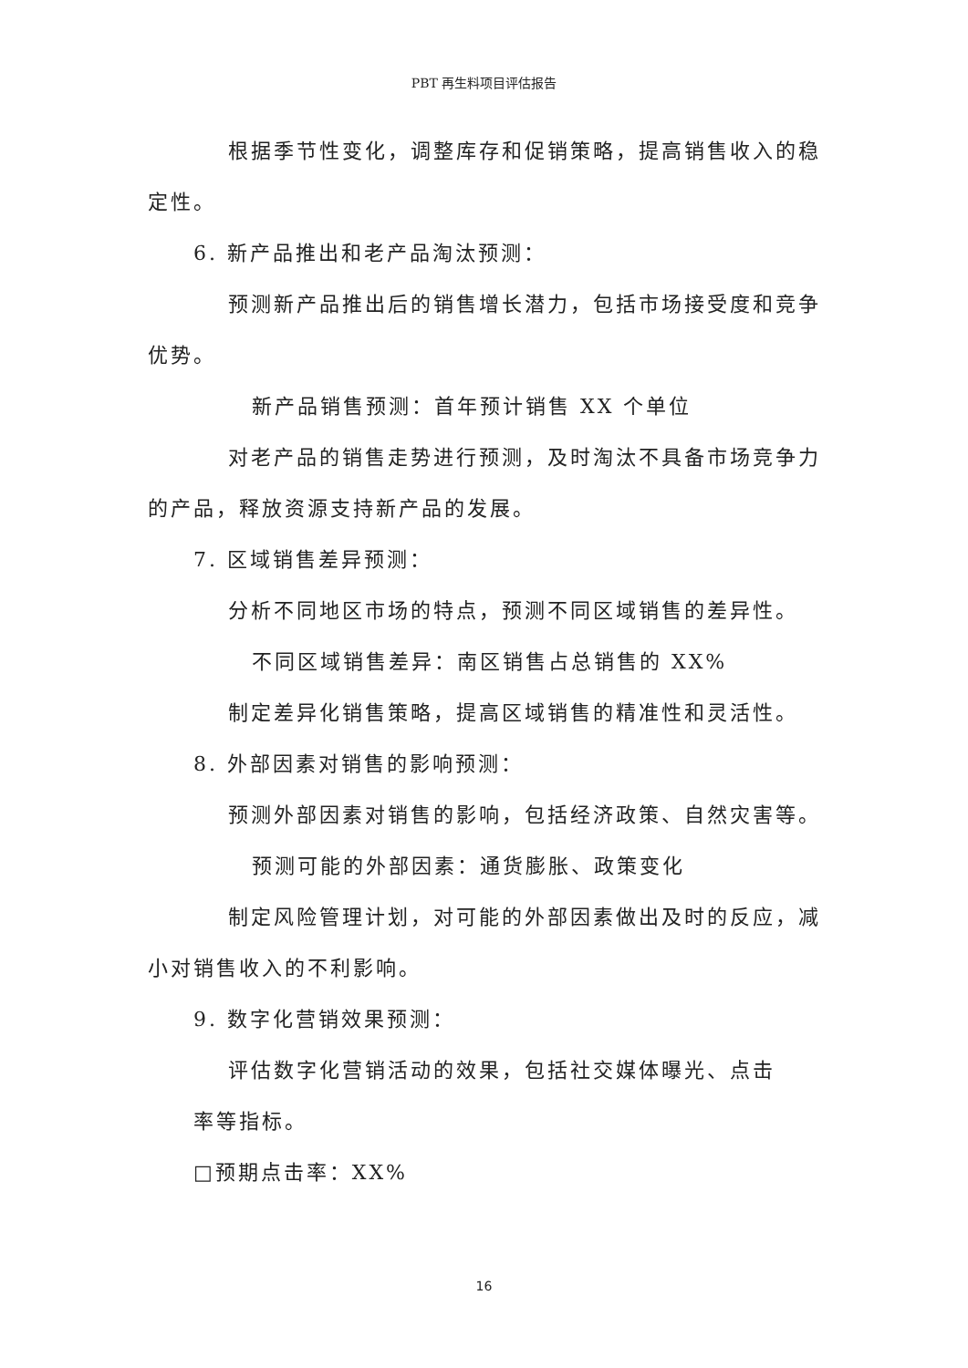PBT 再生料项目评估报告
根据季节性变化，调整库存和促销策略，提高销售收入的稳定性。
6. 新产品推出和老产品淘汰预测：
预测新产品推出后的销售增长潜力，包括市场接受度和竞争优势。
新产品销售预测：首年预计销售 XX 个单位
对老产品的销售走势进行预测，及时淘汰不具备市场竞争力的产品，释放资源支持新产品的发展。
7. 区域销售差异预测：
分析不同地区市场的特点，预测不同区域销售的差异性。
不同区域销售差异：南区销售占总销售的 XX%
制定差异化销售策略，提高区域销售的精准性和灵活性。
8. 外部因素对销售的影响预测：
预测外部因素对销售的影响，包括经济政策、自然灾害等。
预测可能的外部因素：通货膨胀、政策变化
制定风险管理计划，对可能的外部因素做出及时的反应，减小对销售收入的不利影响。
9. 数字化营销效果预测：
评估数字化营销活动的效果，包括社交媒体曝光、点击
率等指标。
□预期点击率：XX%
16